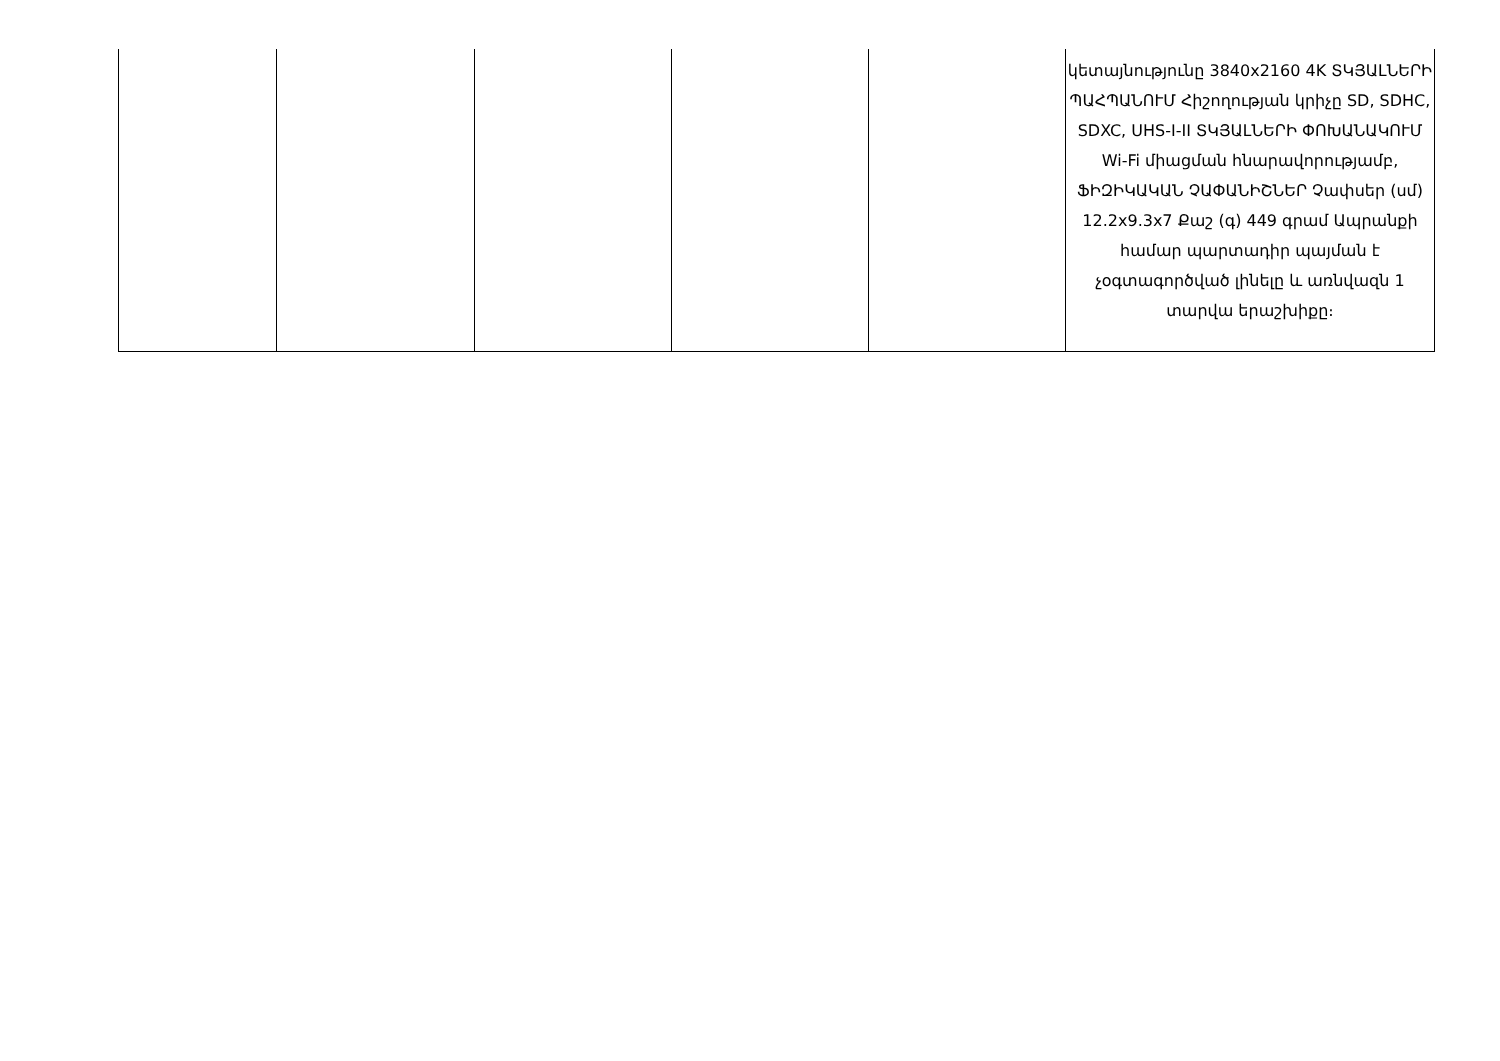| | | | | | կետայնությունը 3840x2160 4K ՏԿՅԱԼՆԵՐԻ ՊԱՀՊԱՆՈՒՄ Հիշողության կրիչը SD, SDHC, SDXC, UHS-I-II ՏԿՅԱԼՆԵՐԻ ՓՈԽԱՆԱԿՈՒՄ Wi-Fi միացման հնարավորությամբ, ՖԻԶԻԿԱԿԱՆ ՉԱՓԱՆԻՇՆԵՐ Չափսեր (սմ) 12.2x9.3x7 Քաշ (գ) 449 գրամ Ապրանքի համար պարտադիր պայման է չօգտագործված լինելը և առնվազն 1 տարվա երաշխիքը։ |